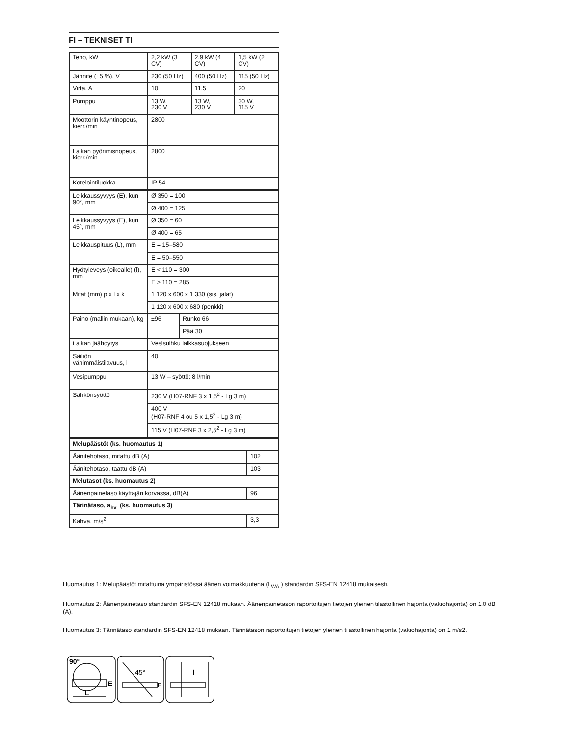FI – TEKNISET TI
| Teho, kW | 2,2 kW (3 CV) | 2,9 kW (4 CV) | 1,5 kW (2 CV) |
| Jännite (±5 %), V | 230 (50 Hz) | 400 (50 Hz) | 115 (50 Hz) |
| Virta, A | 10 | 11,5 | 20 |
| Pumppu | 13 W, 230 V | 13 W, 230 V | 30 W, 115 V |
| Moottorin käyntinopeus, kierr./min | 2800 | | |
| Laikan pyörimisnopeus, kierr./min | 2800 | | |
| Kotelointiluokka | IP 54 | | |
| Leikkaussyvyys (E), kun 90°, mm | Ø 350 = 100 | |
| | Ø 400 = 125 | |
| Leikkaussyvyys (E), kun 45°, mm | Ø 350 = 60 | |
| | Ø 400 = 65 | |
| Leikkauspituus (L), mm | E = 15–580 | |
| | E = 50–550 | |
| Hyötyleveys (oikealle) (l), mm | E < 110 = 300 | |
| | E > 110 = 285 | |
| Mitat (mm) p x l x k | 1 120 x 600 x 1 330 (sis. jalat) | |
| | 1 120 x 600 x 680 (penkki) | |
| Paino (mallin mukaan), kg | ±96 | Runko 66 |
| | | Pää 30 |
| Laikan jäähdytys | Vesisuihku laikkasuojukseen | |
| Säiliön vähimmäistilavuus, l | 40 | |
| Vesipumppu | 13 W – syöttö: 8 l/min | |
| Sähkönsyöttö | 230 V (H07-RNF 3 x 1,5<sup>2</sup> - Lg 3 m) | |
| | 400 V (H07-RNF 4 ou 5 x 1,5<sup>2</sup> - Lg 3 m) | |
| | 115 V (H07-RNF 3 x 2,5<sup>2</sup> - Lg 3 m) | |
| Melupäästöt (ks. huomautus 1) | |
| Äänitehotaso, mitattu dB (A) | 102 |
| Äänitehotaso, taattu dB (A) | 103 |
| Melutasot (ks. huomautus 2) | |
| Äänenpainetaso käyttäjän korvassa, dB(A) | 96 |
| Tärinätaso, a<sub>hv</sub> (ks. huomautus 3) | |
| Kahva, m/s<sup>2</sup> | 3,3 |
Huomautus 1: Melupäästöt mitattuina ympäristössä äänen voimakkuutena (L<sub>WA</sub> ) standardin SFS-EN 12418 mukaisesti.
Huomautus 2: Äänenpainetaso standardin SFS-EN 12418 mukaan. Äänenpainetason raportoitujen tietojen yleinen tilastollinen hajonta (vakiohajonta) on 1,0 dB (A).
Huomautus 3: Tärinätaso standardin SFS-EN 12418 mukaan. Tärinätason raportoitujen tietojen yleinen tilastollinen hajonta (vakiohajonta) on 1 m/s2.
90°
L
E
45°
E
l